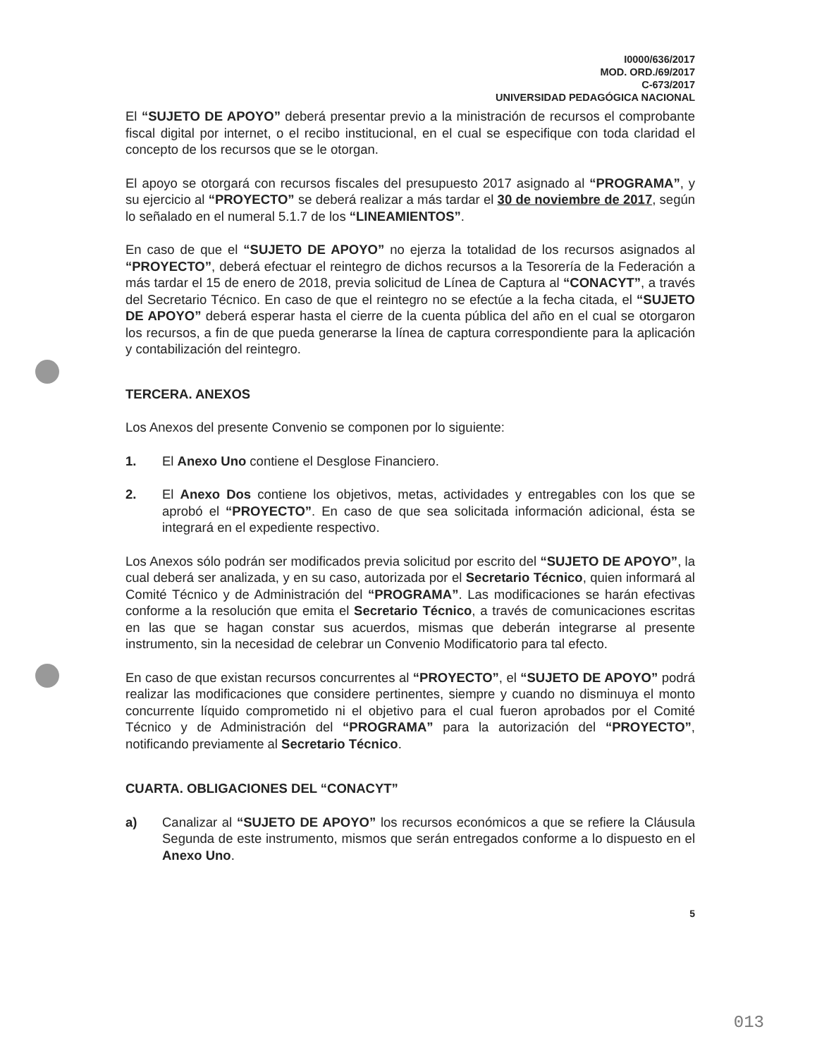I0000/636/2017
MOD. ORD./69/2017
C-673/2017
UNIVERSIDAD PEDAGÓGICA NACIONAL
El “SUJETO DE APOYO” deberá presentar previo a la ministración de recursos el comprobante fiscal digital por internet, o el recibo institucional, en el cual se especifique con toda claridad el concepto de los recursos que se le otorgan.
El apoyo se otorgará con recursos fiscales del presupuesto 2017 asignado al “PROGRAMA”, y su ejercicio al “PROYECTO” se deberá realizar a más tardar el 30 de noviembre de 2017, según lo señalado en el numeral 5.1.7 de los “LINEAMIENTOS”.
En caso de que el “SUJETO DE APOYO” no ejerza la totalidad de los recursos asignados al “PROYECTO”, deberá efectuar el reintegro de dichos recursos a la Tesorería de la Federación a más tardar el 15 de enero de 2018, previa solicitud de Línea de Captura al “CONACYT”, a través del Secretario Técnico. En caso de que el reintegro no se efectúe a la fecha citada, el “SUJETO DE APOYO” deberá esperar hasta el cierre de la cuenta pública del año en el cual se otorgaron los recursos, a fin de que pueda generarse la línea de captura correspondiente para la aplicación y contabilización del reintegro.
TERCERA. ANEXOS
Los Anexos del presente Convenio se componen por lo siguiente:
1. El Anexo Uno contiene el Desglose Financiero.
2. El Anexo Dos contiene los objetivos, metas, actividades y entregables con los que se aprobó el “PROYECTO”. En caso de que sea solicitada información adicional, ésta se integrará en el expediente respectivo.
Los Anexos sólo podrán ser modificados previa solicitud por escrito del “SUJETO DE APOYO”, la cual deberá ser analizada, y en su caso, autorizada por el Secretario Técnico, quien informará al Comité Técnico y de Administración del “PROGRAMA”. Las modificaciones se harán efectivas conforme a la resolución que emita el Secretario Técnico, a través de comunicaciones escritas en las que se hagan constar sus acuerdos, mismas que deberán integrarse al presente instrumento, sin la necesidad de celebrar un Convenio Modificatorio para tal efecto.
En caso de que existan recursos concurrentes al “PROYECTO”, el “SUJETO DE APOYO” podrá realizar las modificaciones que considere pertinentes, siempre y cuando no disminuya el monto concurrente líquido comprometido ni el objetivo para el cual fueron aprobados por el Comité Técnico y de Administración del “PROGRAMA” para la autorización del “PROYECTO”, notificando previamente al Secretario Técnico.
CUARTA. OBLIGACIONES DEL “CONACYT”
a) Canalizar al “SUJETO DE APOYO” los recursos económicos a que se refiere la Cláusula Segunda de este instrumento, mismos que serán entregados conforme a lo dispuesto en el Anexo Uno.
5
013